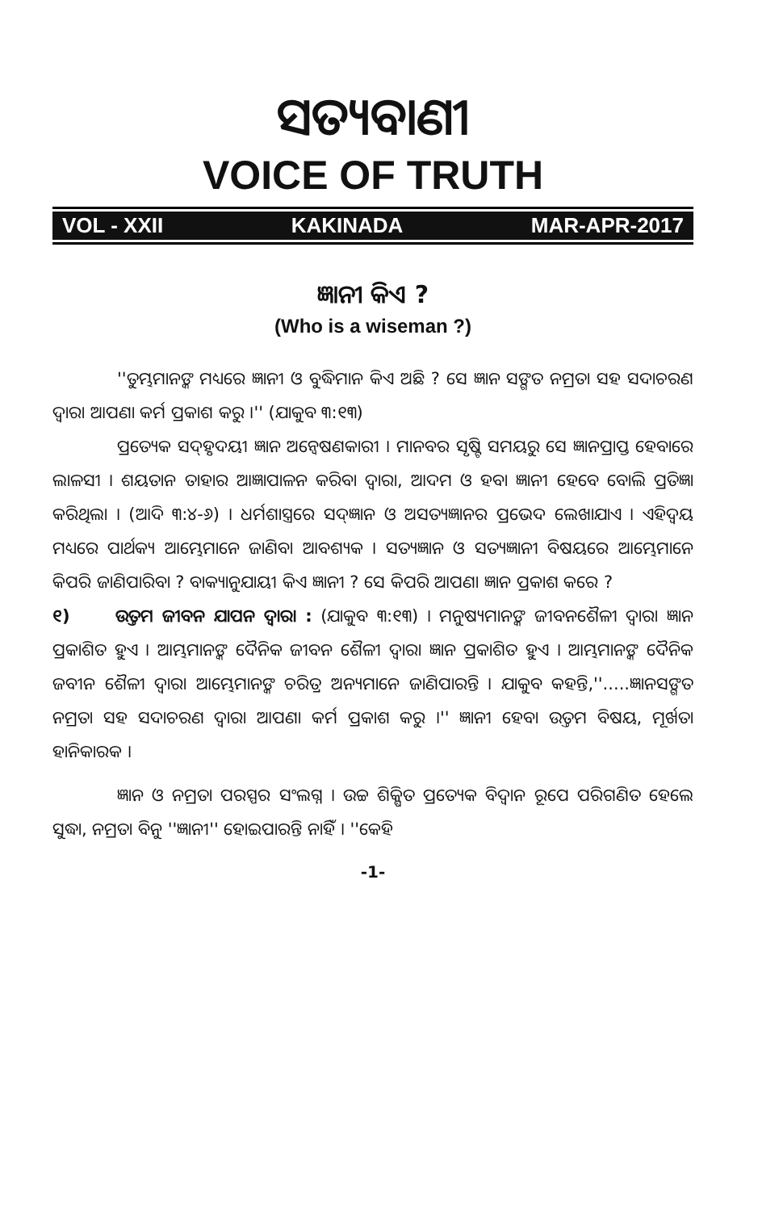ସତ୍ୟବାଣୀ
VOICE OF TRUTH
VOL - XXII KAKINADA MAR-APR-2017
ଜ୍ଞାନୀ କିଏ ?
(Who is a wiseman ?)
''ତୁମ୍ଭମାନଙ୍କ ମଧ୍ୟରେ ଜ୍ଞାନୀ ଓ ବୁଦ୍ଧିମାନ କିଏ ଅଛି ? ସେ ଜ୍ଞାନ ସଙ୍ଗତ ନମ୍ରତା ସହ ସଦାଚରଣ ଦ୍ୱାରା ଆପଣା କର୍ମ ପ୍ରକାଶ କରୁ ।'' (ଯାକୁବ ୩:୧୩)
ପ୍ରତ୍ୟେକ ସଦ୍‌ହୃଦୟୀ ଜ୍ଞାନ ଅନ୍ୱେଷଣକାରୀ । ମାନବର ସୃଷ୍ଟି ସମୟରୁ ସେ ଜ୍ଞାନପ୍ରାପ୍ତ ହେବାରେ ଲାଳସୀ । ଶୟତାନ ତାହାର ଆଜ୍ଞାପାଳନ କରିବା ଦ୍ୱାରା, ଆଦମ ଓ ହବା ଜ୍ଞାନୀ ହେବେ ବୋଲି ପ୍ରତିଜ୍ଞା କରିଥିଲା । (ଆଦି ୩:୪-୬) । ଧର୍ମଶାସ୍ତ୍ରରେ ସଦ୍‌ଜ୍ଞାନ ଓ ଅସତ୍ୟଜ୍ଞାନର ପ୍ରଭେଦ ଲେଖାଯାଏ । ଏହିଦ୍ୱୟ ମଧ୍ୟରେ ପାର୍ଥକ୍ୟ ଆମ୍ଭେମାନେ ଜାଣିବା ଆବଶ୍ୟକ । ସତ୍ୟଜ୍ଞାନ ଓ ସତ୍ୟଜ୍ଞାନୀ ବିଷୟରେ ଆମ୍ଭେମାନେ କିପରି ଜାଣିପାରିବା ? ବାକ୍ୟାନୁଯାୟୀ କିଏ ଜ୍ଞାନୀ ? ସେ କିପରି ଆପଣା ଜ୍ଞାନ ପ୍ରକାଶ କରେ ?
୧) ଉତ୍ତମ ଜୀବନ ଯାପନ ଦ୍ୱାରା : (ଯାକୁବ ୩:୧୩) । ମନୁଷ୍ୟମାନଙ୍କ ଜୀବନଶୈଳୀ ଦ୍ୱାରା ଜ୍ଞାନ ପ୍ରକାଶିତ ହୁଏ । ଆମ୍ଭମାନଙ୍କ ଦୈନିକ ଜୀବନ ଶୈଳୀ ଦ୍ୱାରା ଜ୍ଞାନ ପ୍ରକାଶିତ ହୁଏ । ଆମ୍ଭମାନଙ୍କ ଦୈନିକ ଜବୀନ ଶୈଳୀ ଦ୍ୱାରା ଆମ୍ଭେମାନଙ୍କ ଚରିତ୍ର ଅନ୍ୟମାନେ ଜାଣିପାରନ୍ତି । ଯାକୁବ କହନ୍ତି,''.....ଜ୍ଞାନସଙ୍ଗତ ନମ୍ରତା ସହ ସଦାଚରଣ ଦ୍ୱାରା ଆପଣା କର୍ମ ପ୍ରକାଶ କରୁ ।'' ଜ୍ଞାନୀ ହେବା ଉତ୍ତମ ବିଷୟ, ମୂର୍ଖତା ହାନିକାରକ ।
ଜ୍ଞାନ ଓ ନମ୍ରତା ପରସ୍ପର ସଂଲଗ୍ନ । ଉଚ୍ଚ ଶିକ୍ଷିତ ପ୍ରତ୍ୟେକ ବିଦ୍ୱାନ ରୂପେ ପରିଗଣିତ ହେଲେ ସୁଦ୍ଧା, ନମ୍ରତା ବିନୁ ''ଜ୍ଞାନୀ'' ହୋଇପାରନ୍ତି ନାହିଁ । ''କେହି
-1-